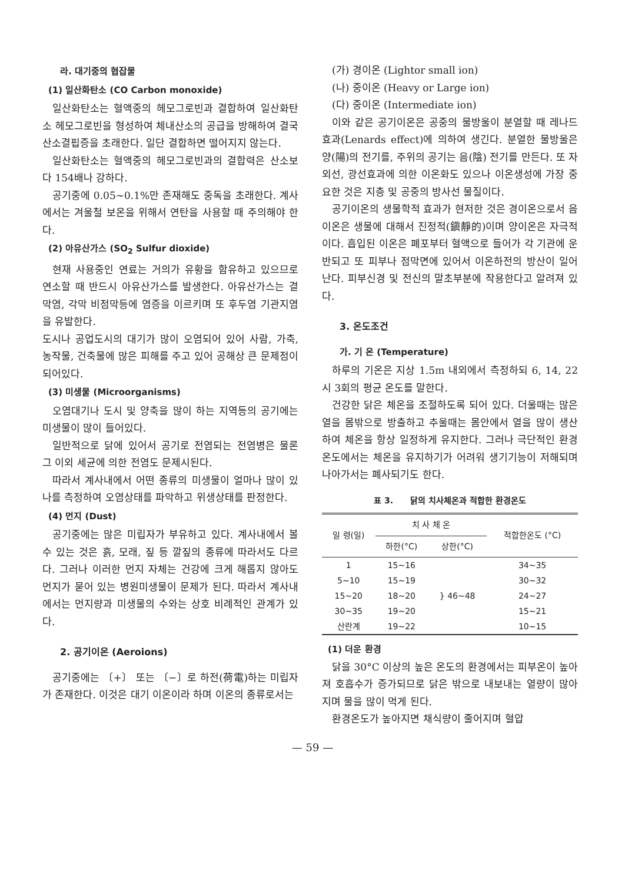라. 대기중의 협잡물
(1) 일산화탄소 (CO Carbon monoxide)
일산화탄소는 혈액중의 헤모그로빈과 결합하여 일산화탄소 헤모그로빈을 형성하여 체내산소의 공급을 방해하여 결국 산소결핍증을 초래한다. 일단 결합하면 떨어지지 않는다.
일산화탄소는 혈액중의 헤모그로빈과의 결합력은 산소보다 154배나 강하다.
공기중에 0.05~0.1%만 존재해도 중독을 초래한다. 계사에서는 겨울철 보온을 위해서 연탄을 사용할 때 주의해야 한다.
(2) 아유산가스 (SO<sub>2</sub> Sulfur dioxide)
현재 사용중인 연료는 거의가 유황을 함유하고 있으므로 연소할 때 반드시 아유산가스를 발생한다. 아유산가스는 결막염, 각막 비점막등에 염증을 이르키며 또 후두염 기관지염을 유발한다.
도시나 공업도시의 대기가 많이 오염되어 있어 사람, 가축, 농작물, 건축물에 많은 피해를 주고 있어 공해상 큰 문제점이 되어있다.
(3) 미생물 (Microorganisms)
오염대기나 도시 및 양축을 많이 하는 지역등의 공기에는 미생물이 많이 들어있다.
일반적으로 닭에 있어서 공기로 전염되는 전염병은 물론 그 이외 세균에 의한 전염도 문제시된다.
따라서 계사내에서 어떤 종류의 미생물이 얼마나 많이 있나를 측정하여 오염상태를 파악하고 위생상태를 판정한다.
(4) 먼지 (Dust)
공기중에는 많은 미립자가 부유하고 있다. 계사내에서 볼 수 있는 것은 흙, 모래, 짚 등 깔짚의 종류에 따라서도 다르다. 그러나 이러한 먼지 자체는 건강에 크게 해롭지 않아도 먼지가 묻어 있는 병원미생물이 문제가 된다. 따라서 계사내에서는 먼지량과 미생물의 수와는 상호 비례적인 관계가 있다.
2. 공기이온 (Aeroions)
공기중에는 〔+〕 또는 〔−〕로 하전(荷電)하는 미립자가 존재한다. 이것은 대기 이온이라 하며 이온의 종류로서는
(가) 경이온 (Lightor small ion)
(나) 중이온 (Heavy or Large ion)
(다) 중이온 (Intermediate ion)
이와 같은 공기이온은 공중의 물방울이 분열할 때 레나드효과(Lenards effect)에 의하여 생긴다. 분열한 물방울은 양(陽)의 전기를, 주위의 공기는 음(陰) 전기를 만든다. 또 자외선, 광선효과에 의한 이온화도 있으나 이온생성에 가장 중요한 것은 지층 및 공중의 방사선 물질이다.
공기이온의 생물학적 효과가 현저한 것은 경이온으로서 음이온은 생물에 대해서 진정적(鎭靜的)이며 양이온은 자극적이다. 흡입된 이온은 폐포부터 혈액으로 들어가 각 기관에 운반되고 또 피부나 점막면에 있어서 이온하전의 방산이 일어난다. 피부신경 및 전신의 말초부분에 작용한다고 알려져 있다.
3. 온도조건
가. 기 온 (Temperature)
하루의 기온은 지상 1.5m 내외에서 측정하되 6, 14, 22시 3회의 평균 온도를 말한다.
건강한 닭은 체온을 조절하도록 되어 있다. 더울때는 많은 열을 몸밖으로 방출하고 추울때는 몸안에서 열을 많이 생산하여 체온을 항상 일정하게 유지한다. 그러나 극단적인 환경 온도에서는 체온을 유지하기가 어려워 생기기능이 저해되며 나아가서는 폐사되기도 한다.
표 3. 닭의 치사체온과 적합한 환경온도
| 일 령(일) | 치 사 체 온 | | 적합한온도 (°C) |
| --- | --- | --- | --- |
| | 하한(°C) | 상한(°C) | |
| 1 | 15~16 | | 34~35 |
| 5~10 | 15~19 | } 46~48 | 30~32 |
| 15~20 | 18~20 | | 24~27 |
| 30~35 | 19~20 | | 15~21 |
| 산란계 | 19~22 | | 10~15 |
(1) 더운 환경
닭을 30°C 이상의 높은 온도의 환경에서는 피부온이 높아져 호흡수가 증가되므로 닭은 밖으로 내보내는 열량이 많아지며 물을 많이 먹게 된다.
환경온도가 높아지면 채식량이 줄어지며 혈압
— 59 —